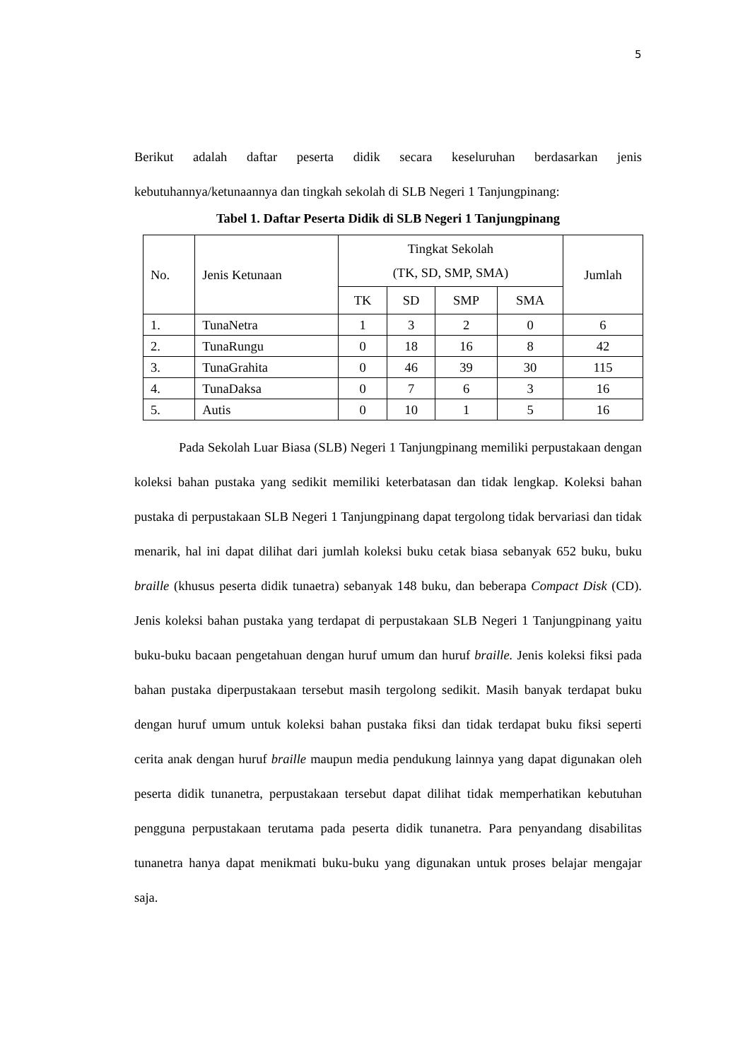5
Berikut adalah daftar peserta didik secara keseluruhan berdasarkan jenis kebutuhannya/ketunaannya dan tingkah sekolah di SLB Negeri 1 Tanjungpinang:
Tabel 1. Daftar Peserta Didik di SLB Negeri 1 Tanjungpinang
| No. | Jenis Ketunaan | Tingkat Sekolah (TK, SD, SMP, SMA) | | | | Jumlah |
| --- | --- | --- | --- | --- | --- | --- |
| | | TK | SD | SMP | SMA | |
| 1. | TunaNetra | 1 | 3 | 2 | 0 | 6 |
| 2. | TunaRungu | 0 | 18 | 16 | 8 | 42 |
| 3. | TunaGrahita | 0 | 46 | 39 | 30 | 115 |
| 4. | TunaDaksa | 0 | 7 | 6 | 3 | 16 |
| 5. | Autis | 0 | 10 | 1 | 5 | 16 |
Pada Sekolah Luar Biasa (SLB) Negeri 1 Tanjungpinang memiliki perpustakaan dengan koleksi bahan pustaka yang sedikit memiliki keterbatasan dan tidak lengkap. Koleksi bahan pustaka di perpustakaan SLB Negeri 1 Tanjungpinang dapat tergolong tidak bervariasi dan tidak menarik, hal ini dapat dilihat dari jumlah koleksi buku cetak biasa sebanyak 652 buku, buku braille (khusus peserta didik tunaetra) sebanyak 148 buku, dan beberapa Compact Disk (CD). Jenis koleksi bahan pustaka yang terdapat di perpustakaan SLB Negeri 1 Tanjungpinang yaitu buku-buku bacaan pengetahuan dengan huruf umum dan huruf braille. Jenis koleksi fiksi pada bahan pustaka diperpustakaan tersebut masih tergolong sedikit. Masih banyak terdapat buku dengan huruf umum untuk koleksi bahan pustaka fiksi dan tidak terdapat buku fiksi seperti cerita anak dengan huruf braille maupun media pendukung lainnya yang dapat digunakan oleh peserta didik tunanetra, perpustakaan tersebut dapat dilihat tidak memperhatikan kebutuhan pengguna perpustakaan terutama pada peserta didik tunanetra. Para penyandang disabilitas tunanetra hanya dapat menikmati buku-buku yang digunakan untuk proses belajar mengajar saja.